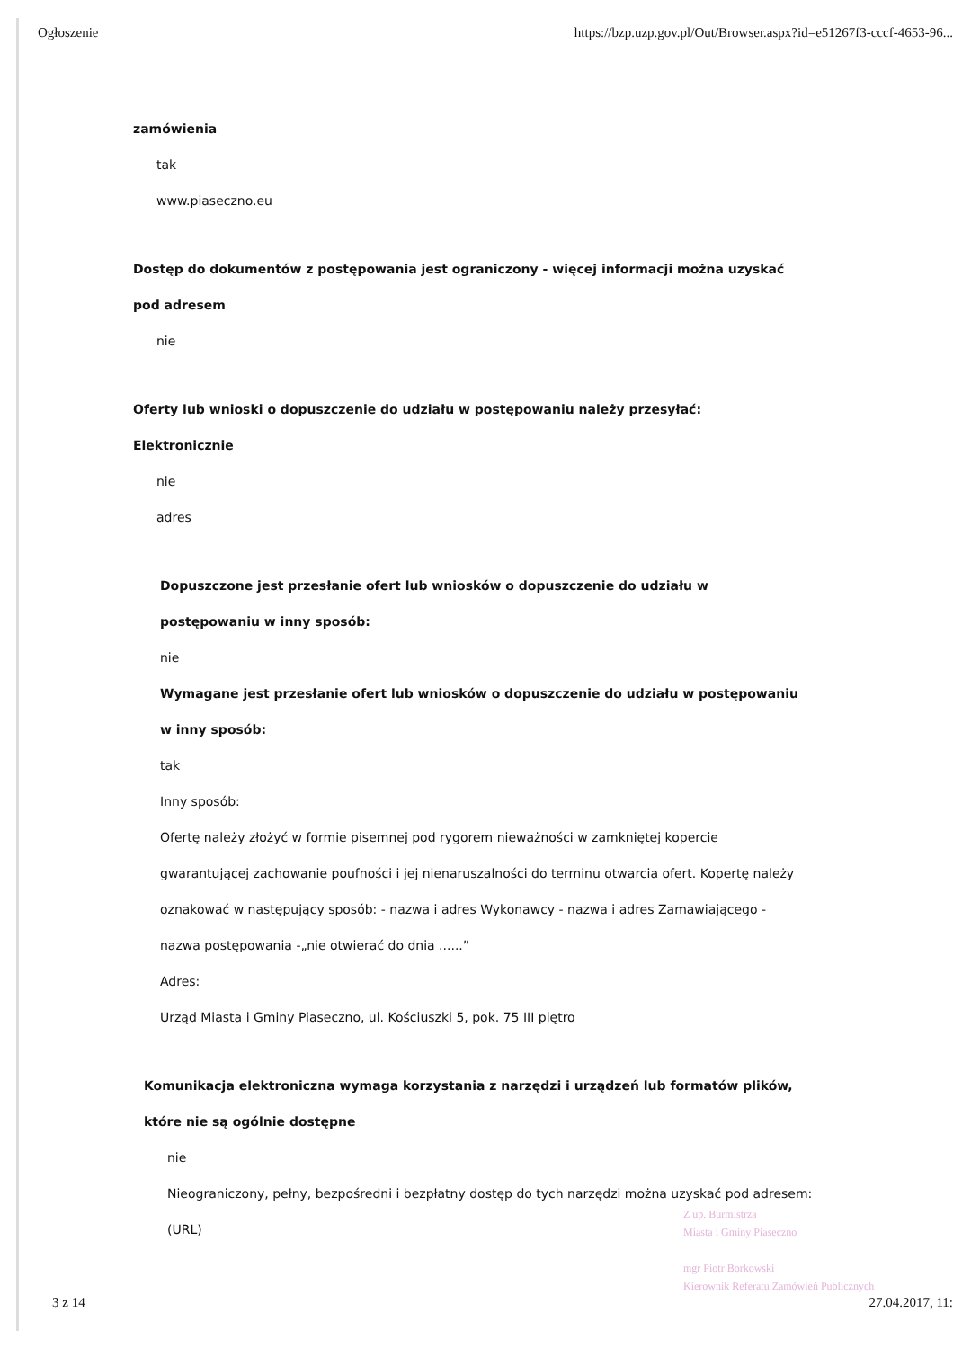Ogłoszenie https://bzp.uzp.gov.pl/Out/Browser.aspx?id=e51267f3-cccf-4653-96...
zamówienia
tak
www.piaseczno.eu
Dostęp do dokumentów z postępowania jest ograniczony - więcej informacji można uzyskać
pod adresem
nie
Oferty lub wnioski o dopuszczenie do udziału w postępowaniu należy przesyłać:
Elektronicznie
nie
adres
Dopuszczone jest przesłanie ofert lub wniosków o dopuszczenie do udziału w
postępowaniu w inny sposób:
nie
Wymagane jest przesłanie ofert lub wniosków o dopuszczenie do udziału w postępowaniu
w inny sposób:
tak
Inny sposób:
Ofertę należy złożyć w formie pisemnej pod rygorem nieważności w zamkniętej kopercie
gwarantującej zachowanie poufności i jej nienaruszalności do terminu otwarcia ofert. Kopertę należy
oznakować w następujący sposób: - nazwa i adres Wykonawcy - nazwa i adres Zamawiającego -
nazwa postępowania -„nie otwierać do dnia ......”
Adres:
Urząd Miasta i Gminy Piaseczno, ul. Kościuszki 5, pok. 75 III piętro
Komunikacja elektroniczna wymaga korzystania z narzędzi i urządzeń lub formatów plików,
które nie są ogólnie dostępne
nie
Nieograniczony, pełny, bezpośredni i bezpłatny dostęp do tych narzędzi można uzyskać pod adresem:
(URL)
Z up. Burmistrza
Miasta i Gminy Piaseczno
mgr Piotr Borkowski
Kierownik Referatu Zamówień Publicznych
3 z 14 27.04.2017, 11: